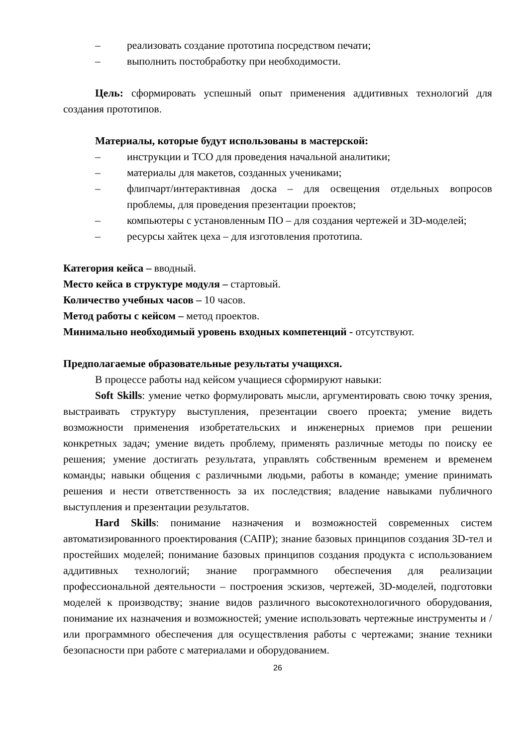– реализовать создание прототипа посредством печати;
– выполнить постобработку при необходимости.
Цель: сформировать успешный опыт применения аддитивных технологий для создания прототипов.
Материалы, которые будут использованы в мастерской:
– инструкции и ТСО для проведения начальной аналитики;
– материалы для макетов, созданных учениками;
– флипчарт/интерактивная доска – для освещения отдельных вопросов проблемы, для проведения презентации проектов;
– компьютеры с установленным ПО – для создания чертежей и 3D-моделей;
– ресурсы хайтек цеха – для изготовления прототипа.
Категория кейса – вводный.
Место кейса в структуре модуля – стартовый.
Количество учебных часов – 10 часов.
Метод работы с кейсом – метод проектов.
Минимально необходимый уровень входных компетенций - отсутствуют.
Предполагаемые образовательные результаты учащихся.
В процессе работы над кейсом учащиеся сформируют навыки:
Soft Skills: умение четко формулировать мысли, аргументировать свою точку зрения, выстраивать структуру выступления, презентации своего проекта; умение видеть возможности применения изобретательских и инженерных приемов при решении конкретных задач; умение видеть проблему, применять различные методы по поиску ее решения; умение достигать результата, управлять собственным временем и временем команды; навыки общения с различными людьми, работы в команде; умение принимать решения и нести ответственность за их последствия; владение навыками публичного выступления и презентации результатов.
Hard Skills: понимание назначения и возможностей современных систем автоматизированного проектирования (САПР); знание базовых принципов создания 3D-тел и простейших моделей; понимание базовых принципов создания продукта с использованием аддитивных технологий; знание программного обеспечения для реализации профессиональной деятельности – построения эскизов, чертежей, 3D-моделей, подготовки моделей к производству; знание видов различного высокотехнологичного оборудования, понимание их назначения и возможностей; умение использовать чертежные инструменты и / или программного обеспечения для осуществления работы с чертежами; знание техники безопасности при работе с материалами и оборудованием.
26